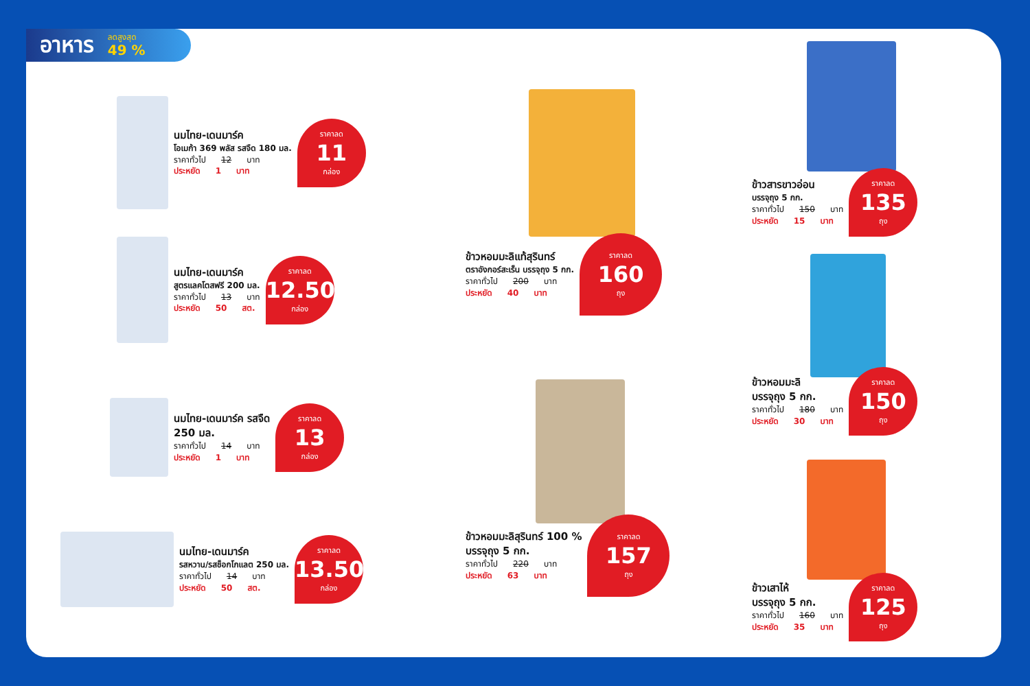อาหาร ลดสูงสุด
49 %
นมไทย-เดนมาร์ค
โอเมก้า 369 พลัส รสจืด 180 มล.
ราคาทั่วไป 12 บาท
ประหยัด 1 บาท
ราคาลด
11
กล่อง
นมไทย-เดนมาร์ค
สูตรแลคโตสฟรี 200 มล.
ราคาทั่วไป 13 บาท
ประหยัด 50 สต.
ราคาลด
12.50
กล่อง
นมไทย-เดนมาร์ค รสจืด
250 มล.
ราคาทั่วไป 14 บาท
ประหยัด 1 บาท
ราคาลด
13
กล่อง
นมไทย-เดนมาร์ค
รสหวาน/รสช็อกโกแลต 250 มล.
ราคาทั่วไป 14 บาท
ประหยัด 50 สต.
ราคาลด
13.50
กล่อง
ข้าวหอมมะลิแท้สุรินทร์
ตราอังกอร์สะเร็น บรรจุถุง 5 กก.
ราคาทั่วไป 200 บาท
ประหยัด 40 บาท
ราคาลด
160
ถุง
ข้าวหอมมะลิสุรินทร์ 100 %
บรรจุถุง 5 กก.
ราคาทั่วไป 220 บาท
ประหยัด 63 บาท
ราคาลด
157
ถุง
ข้าวสารขาวอ่อน
บรรจุถุง 5 กก.
ราคาทั่วไป 150 บาท
ประหยัด 15 บาท
ราคาลด
135
ถุง
ข้าวหอมมะลิ
บรรจุถุง 5 กก.
ราคาทั่วไป 180 บาท
ประหยัด 30 บาท
ราคาลด
150
ถุง
ข้าวเสาไห้
บรรจุถุง 5 กก.
ราคาทั่วไป 160 บาท
ประหยัด 35 บาท
ราคาลด
125
ถุง